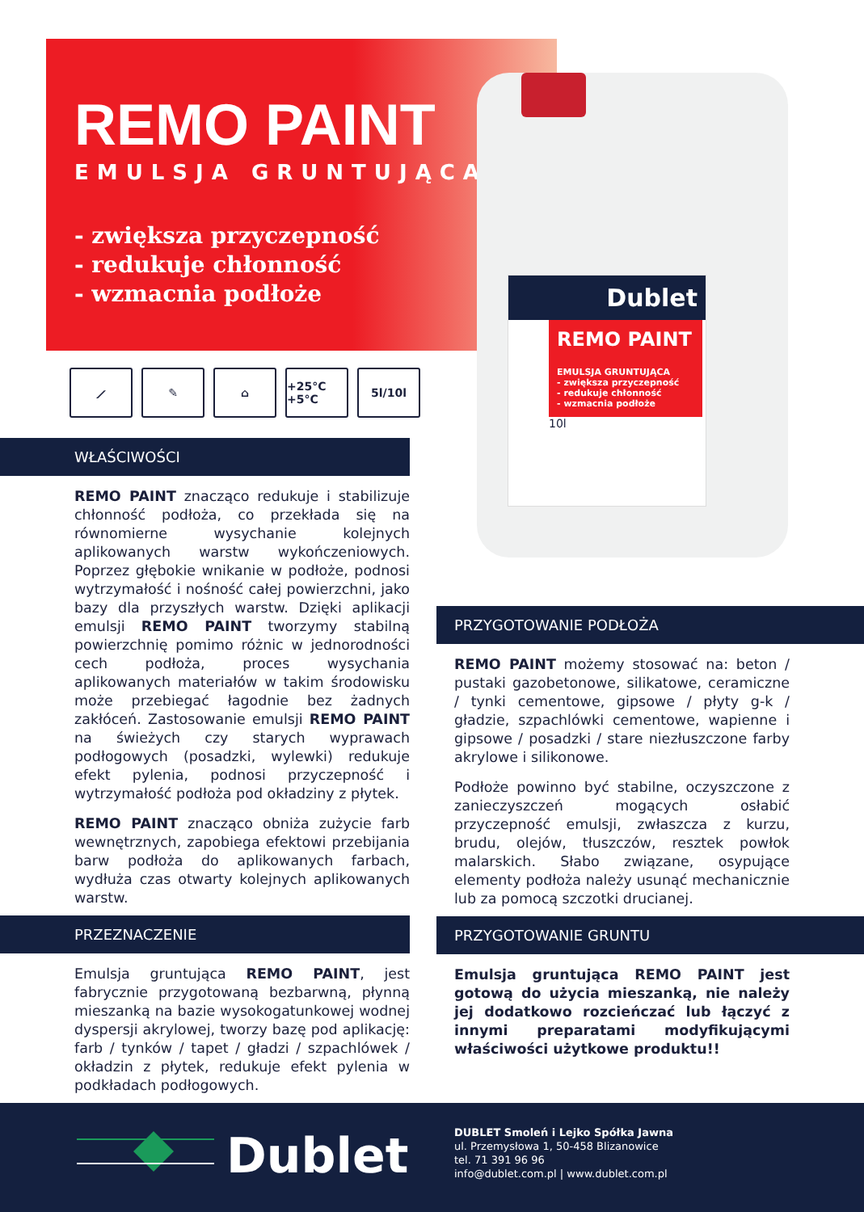REMO PAINT
EMULSJA GRUNTUJĄCA
- zwiększa przyczepność
- redukuje chłonność
- wzmacnia podłoże
Dublet
REMO PAINT
EMULSJA GRUNTUJĄCA
- zwiększa przyczepność
- redukuje chłonność
- wzmacnia podłoże
10l
⟋ ✎ ⌂ +25°C +5°C
5l/10l
WŁAŚCIWOŚCI
REMO PAINT znacząco redukuje i stabilizuje chłonność podłoża, co przekłada się na równomierne wysychanie kolejnych aplikowanych warstw wykończeniowych. Poprzez głębokie wnikanie w podłoże, podnosi wytrzymałość i nośność całej powierzchni, jako bazy dla przyszłych warstw. Dzięki aplikacji emulsji REMO PAINT tworzymy stabilną powierzchnię pomimo różnic w jednorodności cech podłoża, proces wysychania aplikowanych materiałów w takim środowisku może przebiegać łagodnie bez żadnych zakłóceń. Zastosowanie emulsji REMO PAINT na świeżych czy starych wyprawach podłogowych (posadzki, wylewki) redukuje efekt pylenia, podnosi przyczepność i wytrzymałość podłoża pod okładziny z płytek.
REMO PAINT znacząco obniża zużycie farb wewnętrznych, zapobiega efektowi przebijania barw podłoża do aplikowanych farbach, wydłuża czas otwarty kolejnych aplikowanych warstw.
PRZEZNACZENIE
Emulsja gruntująca REMO PAINT, jest fabrycznie przygotowaną bezbarwną, płynną mieszanką na bazie wysokogatunkowej wodnej dyspersji akrylowej, tworzy bazę pod aplikację: farb / tynków / tapet / gładzi / szpachlówek / okładzin z płytek, redukuje efekt pylenia w podkładach podłogowych.
PRZYGOTOWANIE PODŁOŻA
REMO PAINT możemy stosować na: beton / pustaki gazobetonowe, silikatowe, ceramiczne / tynki cementowe, gipsowe / płyty g-k / gładzie, szpachlówki cementowe, wapienne i gipsowe / posadzki / stare niezłuszczone farby akrylowe i silikonowe.
Podłoże powinno być stabilne, oczyszczone z zanieczyszczeń mogących osłabić przyczepność emulsji, zwłaszcza z kurzu, brudu, olejów, tłuszczów, resztek powłok malarskich. Słabo związane, osypujące elementy podłoża należy usunąć mechanicznie lub za pomocą szczotki drucianej.
PRZYGOTOWANIE GRUNTU
Emulsja gruntująca REMO PAINT jest gotową do użycia mieszanką, nie należy jej dodatkowo rozcieńczać lub łączyć z innymi preparatami modyfikującymi właściwości użytkowe produktu!!
Dublet
DUBLET Smoleń i Lejko Spółka Jawna
ul. Przemysłowa 1, 50-458 Blizanowice
tel. 71 391 96 96
info@dublet.com.pl | www.dublet.com.pl